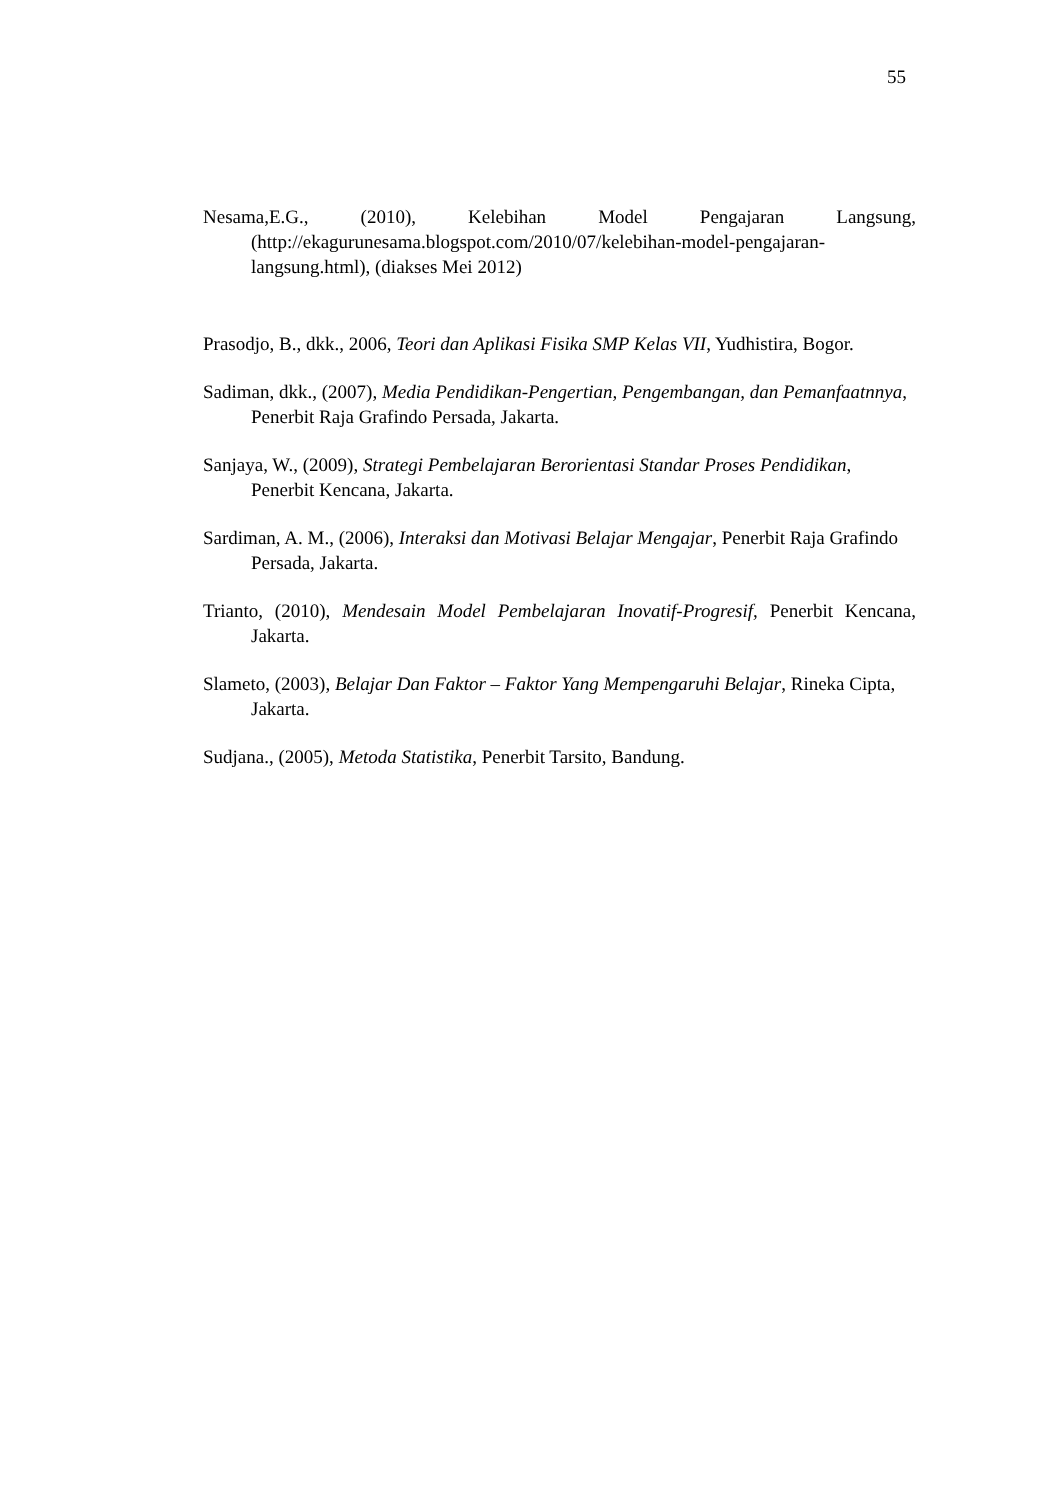55
Nesama,E.G., (2010), Kelebihan Model Pengajaran Langsung, (http://ekagurunesama.blogspot.com/2010/07/kelebihan-model-pengajaran-langsung.html), (diakses Mei 2012)
Prasodjo, B., dkk., 2006, Teori dan Aplikasi Fisika SMP Kelas VII, Yudhistira, Bogor.
Sadiman, dkk., (2007), Media Pendidikan-Pengertian, Pengembangan, dan Pemanfaatnnya, Penerbit Raja Grafindo Persada, Jakarta.
Sanjaya, W., (2009), Strategi Pembelajaran Berorientasi Standar Proses Pendidikan, Penerbit Kencana, Jakarta.
Sardiman, A. M., (2006), Interaksi dan Motivasi Belajar Mengajar, Penerbit Raja Grafindo Persada, Jakarta.
Trianto, (2010), Mendesain Model Pembelajaran Inovatif-Progresif, Penerbit Kencana, Jakarta.
Slameto, (2003), Belajar Dan Faktor – Faktor Yang Mempengaruhi Belajar, Rineka Cipta, Jakarta.
Sudjana., (2005), Metoda Statistika, Penerbit Tarsito, Bandung.